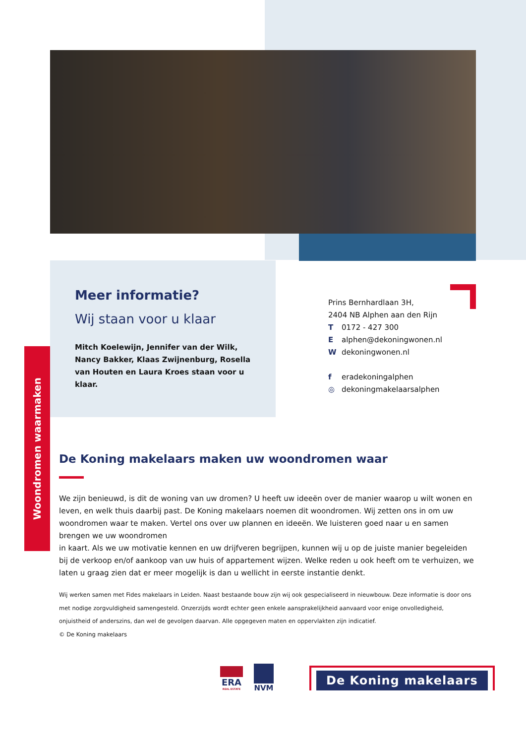Meer informatie?
Wij staan voor u klaar
Mitch Koelewijn, Jennifer van der Wilk, Nancy Bakker, Klaas Zwijnenburg, Rosella van Houten en Laura Kroes staan voor u klaar.
Prins Bernhardlaan 3H,
2404 NB Alphen aan den Rijn
T 0172 - 427 300
Ealphen@dekoningwonen.nl
Wdekoningwonen.nl
f eradekoningalphen
◎ dekoningmakelaarsalphen
Woondromen waarmaken
De Koning makelaars maken uw woondromen waar
We zijn benieuwd, is dit de woning van uw dromen? U heeft uw ideeën over de manier waarop u wilt wonen en leven, en welk thuis daarbij past. De Koning makelaars noemen dit woondromen. Wij zetten ons in om uw woondromen waar te maken. Vertel ons over uw plannen en ideeën. We luisteren goed naar u en samen brengen we uw woondromen
in kaart. Als we uw motivatie kennen en uw drijfveren begrijpen, kunnen wij u op de juiste manier begeleiden bij de verkoop en/of aankoop van uw huis of appartement wijzen. Welke reden u ook heeft om te verhuizen, we laten u graag zien dat er meer mogelijk is dan u wellicht in eerste instantie denkt.
Wij werken samen met Fides makelaars in Leiden. Naast bestaande bouw zijn wij ook gespecialiseerd in nieuwbouw. Deze informatie is door ons met nodige zorgvuldigheid samengesteld. Onzerzijds wordt echter geen enkele aansprakelijkheid aanvaard voor enige onvolledigheid, onjuistheid of anderszins, dan wel de gevolgen daarvan. Alle opgegeven maten en oppervlakten zijn indicatief.
© De Koning makelaars
ERA
REAL ESTATE
NVM
De Koning makelaars